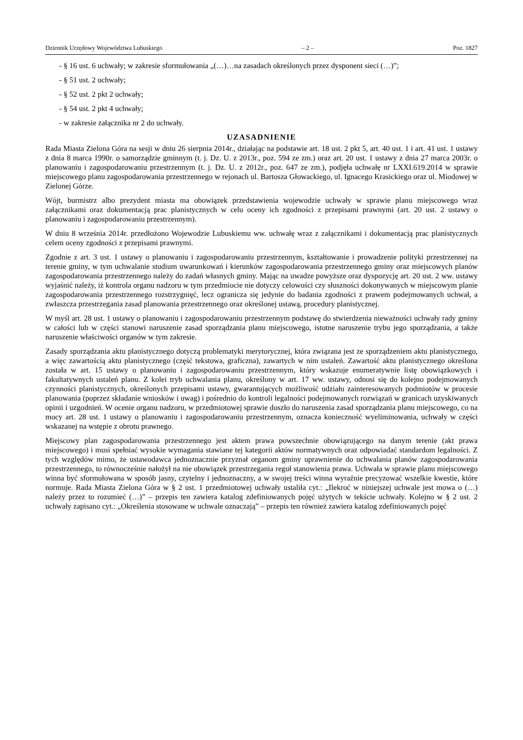Dziennik Urzędowy Województwa Lubuskiego – 2 – Poz. 1827
- § 16 ust. 6 uchwały; w zakresie sformułowania „(…)…na zasadach określonych przez dysponent sieci (…)”;
- § 51 ust. 2 uchwały;
- § 52 ust. 2 pkt 2 uchwały;
- § 54 ust. 2 pkt 4 uchwały;
- w zakresie załącznika nr 2 do uchwały.
UZASADNIENIE
Rada Miasta Zielona Góra na sesji w dniu 26 sierpnia 2014r., działając na podstawie art. 18 ust. 2 pkt 5, art. 40 ust. 1 i art. 41 ust. 1 ustawy z dnia 8 marca 1990r. o samorządzie gminnym (t. j. Dz. U. z 2013r., poz. 594 ze zm.) oraz art. 20 ust. 1 ustawy z dnia 27 marca 2003r. o planowaniu i zagospodarowaniu przestrzennym (t. j. Dz. U. z 2012r., poz. 647 ze zm.), podjęła uchwałę nr LXXI.619.2014 w sprawie miejscowego planu zagospodarowania przestrzennego w rejonach ul. Bartosza Głowackiego, ul. Ignacego Krasickiego oraz ul. Miodowej w Zielonej Górze.
Wójt, burmistrz albo prezydent miasta ma obowiązek przedstawienia wojewodzie uchwały w sprawie planu miejscowego wraz załącznikami oraz dokumentacją prac planistycznych w celu oceny ich zgodności z przepisami prawnymi (art. 20 ust. 2 ustawy o planowaniu i zagospodarowaniu przestrzennym).
W dniu 8 września 2014r. przedłożono Wojewodzie Lubuskiemu ww. uchwałę wraz z załącznikami i dokumentacją prac planistycznych celem oceny zgodności z przepisami prawnymi.
Zgodnie z art. 3 ust. 1 ustawy o planowaniu i zagospodarowaniu przestrzennym, kształtowanie i prowadzenie polityki przestrzennej na terenie gminy, w tym uchwalanie studium uwarunkowań i kierunków zagospodarowania przestrzennego gminy oraz miejscowych planów zagospodarowania przestrzennego należy do zadań własnych gminy. Mając na uwadze powyższe oraz dyspozycję art. 20 ust. 2 ww. ustawy wyjaśnić należy, iż kontrola organu nadzoru w tym przedmiocie nie dotyczy celowości czy słuszności dokonywanych w miejscowym planie zagospodarowania przestrzennego rozstrzygnięć, lecz ogranicza się jedynie do badania zgodności z prawem podejmowanych uchwał, a zwłaszcza przestrzegania zasad planowania przestrzennego oraz określonej ustawą, procedury planistycznej.
W myśl art. 28 ust. 1 ustawy o planowaniu i zagospodarowaniu przestrzennym podstawę do stwierdzenia nieważności uchwały rady gminy w całości lub w części stanowi naruszenie zasad sporządzania planu miejscowego, istotne naruszenie trybu jego sporządzania, a także naruszenie właściwości organów w tym zakresie.
Zasady sporządzania aktu planistycznego dotyczą problematyki merytorycznej, która związana jest ze sporządzeniem aktu planistycznego, a więc zawartością aktu planistycznego (część tekstowa, graficzna), zawartych w nim ustaleń. Zawartość aktu planistycznego określona została w art. 15 ustawy o planowaniu i zagospodarowaniu przestrzennym, który wskazuje enumeratywnie listę obowiązkowych i fakultatywnych ustaleń planu. Z kolei tryb uchwalania planu, określony w art. 17 ww. ustawy, odnosi się do kolejno podejmowanych czynności planistycznych, określonych przepisami ustawy, gwarantujących możliwość udziału zainteresowanych podmiotów w procesie planowania (poprzez składanie wniosków i uwag) i pośrednio do kontroli legalności podejmowanych rozwiązań w granicach uzyskiwanych opinii i uzgodnień. W ocenie organu nadzoru, w przedmiotowej sprawie doszło do naruszenia zasad sporządzania planu miejscowego, co na mocy art. 28 ust. 1 ustawy o planowaniu i zagospodarowaniu przestrzennym, oznacza konieczność wyeliminowania, uchwały w części wskazanej na wstępie z obrotu prawnego.
Miejscowy plan zagospodarowania przestrzennego jest aktem prawa powszechnie obowiązującego na danym terenie (akt prawa miejscowego) i musi spełniać wysokie wymagania stawiane tej kategorii aktów normatywnych oraz odpowiadać standardom legalności. Z tych względów mimo, że ustawodawca jednoznacznie przyznał organom gminy uprawnienie do uchwalania planów zagospodarowania przestrzennego, to równocześnie nałożył na nie obowiązek przestrzegania reguł stanowienia prawa. Uchwała w sprawie planu miejscowego winna być sformułowana w sposób jasny, czytelny i jednoznaczny, a w swojej treści winna wyraźnie precyzować wszelkie kwestie, które normuje. Rada Miasta Zielona Góra w § 2 ust. 1 przedmiotowej uchwały ustaliła cyt.: „Ilekroć w niniejszej uchwale jest mowa o (…) należy przez to rozumieć (…)” – przepis ten zawiera katalog zdefiniowanych pojęć użytych w tekście uchwały. Kolejno w § 2 ust. 2 uchwały zapisano cyt.: „Określenia stosowane w uchwale oznaczają” – przepis ten również zawiera katalog zdefiniowanych pojęć